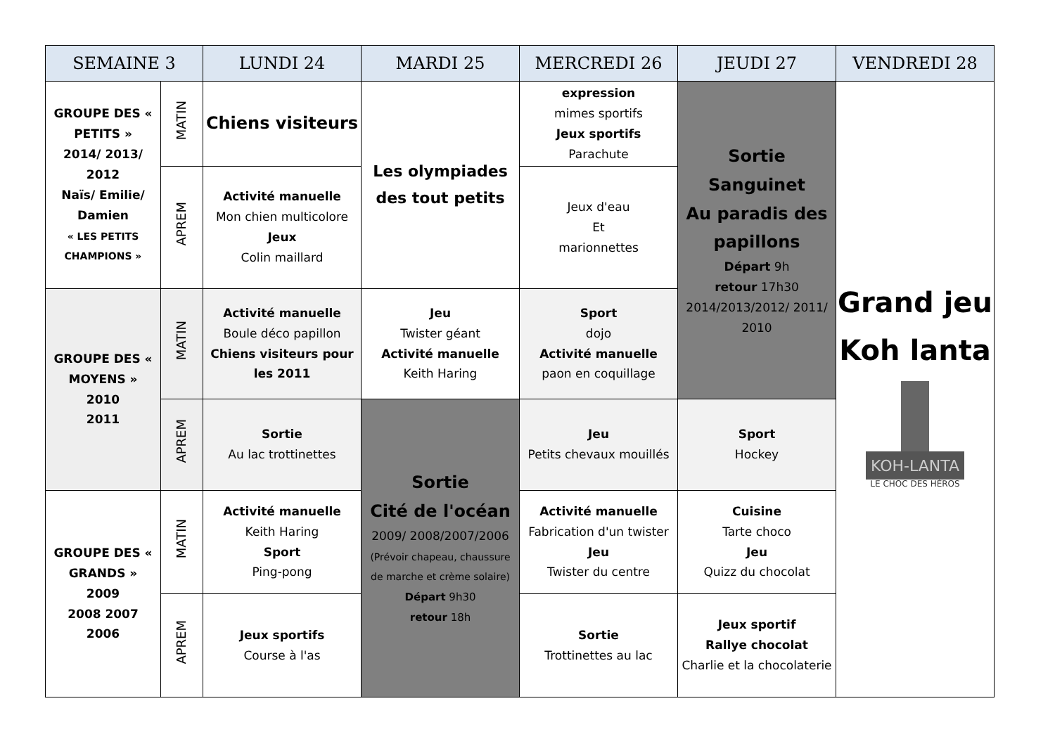| SEMAINE 3 | | LUNDI 24 | MARDI 25 | MERCREDI 26 | JEUDI 27 | VENDREDI 28 |
| --- | --- | --- | --- | --- | --- | --- |
| GROUPE DES « PETITS » 2014/ 2013/ 2012 Naïs/ Emilie/ Damien « LES PETITS CHAMPIONS » | MATIN | Chiens visiteurs | Les olympiades des tout petits | expression mimes sportifs Jeux sportifs Parachute | Sortie Sanguinet Au paradis des papillons Départ 9h retour 17h30 2014/2013/2012/ 2011/ 2010 | Grand jeu Koh lanta KOH-LANTA LE CHOC DES HÉROS |
| | APREM | Activité manuelle Mon chien multicolore Jeux Colin maillard | | Jeux d'eau Et marionnettes | | |
| GROUPE DES « MOYENS » 2010 2011 | MATIN | Activité manuelle Boule déco papillon Chiens visiteurs pour les 2011 | Jeu Twister géant Activité manuelle Keith Haring | Sport dojo Activité manuelle paon en coquillage | | |
| | APREM | Sortie Au lac trottinettes | Sortie Cité de l'océan 2009/ 2008/2007/2006 (Prévoir chapeau, chaussure de marche et crème solaire) Départ 9h30 retour 18h | Jeu Petits chevaux mouillés | Sport Hockey | |
| GROUPE DES « GRANDS » 2009 2008 2007 2006 | MATIN | Activité manuelle Keith Haring Sport Ping-pong | | Activité manuelle Fabrication d'un twister Jeu Twister du centre | Cuisine Tarte choco Jeu Quizz du chocolat | |
| | APREM | Jeux sportifs Course à l'as | | Sortie Trottinettes au lac | Jeux sportif Rallye chocolat Charlie et la chocolaterie | |